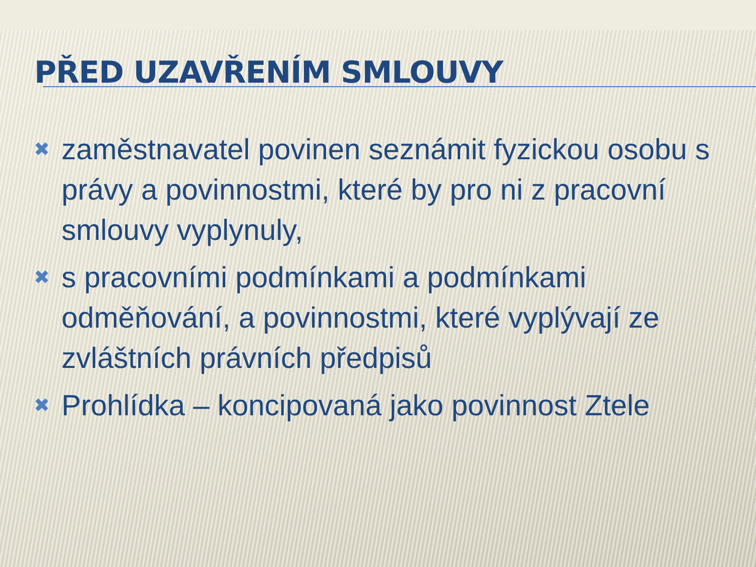PŘED UZAVŘENÍM SMLOUVY
✖ zaměstnavatel povinen seznámit fyzickou osobu s právy a povinnostmi, které by pro ni z pracovní smlouvy vyplynuly,
✖ s pracovními podmínkami a podmínkami odměňování, a povinnostmi, které vyplývají ze zvláštních právních předpisů
✖ Prohlídka – koncipovaná jako povinnost Ztele